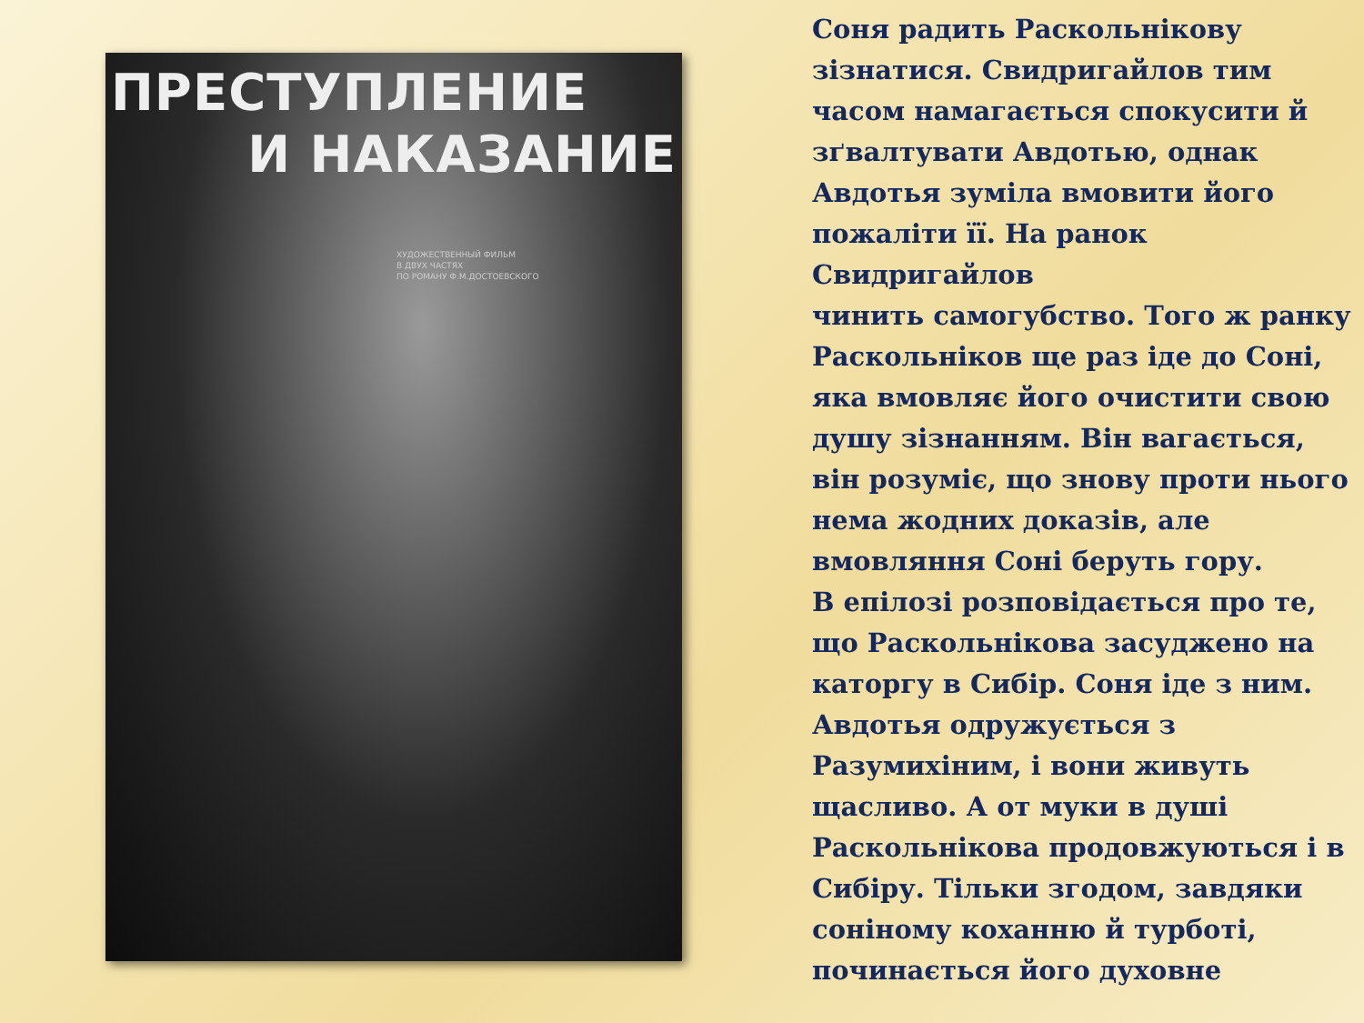ПРЕСТУПЛЕНИЕ
И НАКАЗАНИЕ
ХУДОЖЕСТВЕННЫЙ ФИЛЬМ
В ДВУХ ЧАСТЯХ
ПО РОМАНУ Ф.М.ДОСТОЕВСКОГО
Соня радить Раскольнікову зізнатися. Свидригайлов тим часом намагається спокусити й зґвалтувати Авдотью, однак Авдотья зуміла вмовити його пожаліти її. На ранок Свидригайлов
чинить самогубство. Того ж ранку Раскольніков ще раз іде до Соні, яка вмовляє його очистити свою душу зізнанням. Він вагається, він розуміє, що знову проти нього нема жодних доказів, але вмовляння Соні беруть гору.
В епілозі розповідається про те, що Раскольнікова засуджено на каторгу в Сибір. Соня іде з ним. Авдотья одружується з Разумихіним, і вони живуть щасливо. А от муки в душі Раскольнікова продовжуються і в Сибіру. Тільки згодом, завдяки соніному коханню й турботі, починається його духовне